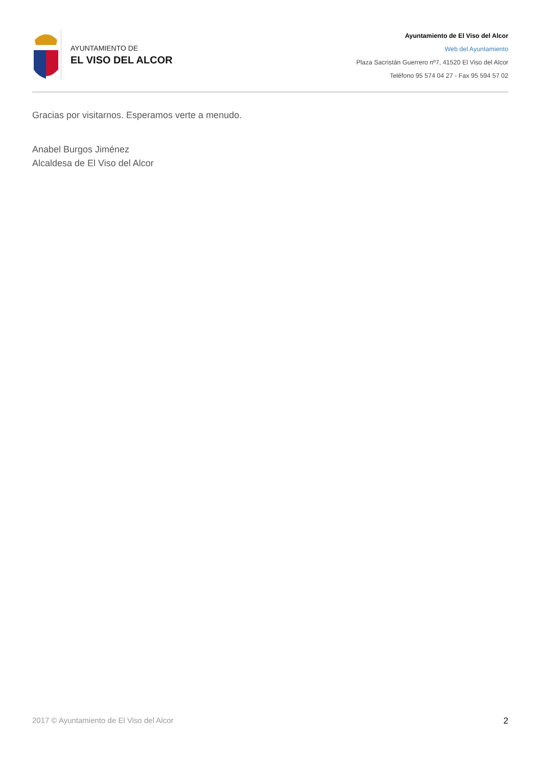AYUNTAMIENTO DE
EL VISO DEL ALCOR
Ayuntamiento de El Viso del Alcor
Web del Ayuntamiento
Plaza Sacristán Guerrero nº7, 41520 El Viso del Alcor
Teléfono 95 574 04 27 - Fax 95 594 57 02
Gracias por visitarnos. Esperamos verte a menudo.
Anabel Burgos Jiménez
Alcaldesa de El Viso del Alcor
2017 © Ayuntamiento de El Viso del Alcor 2